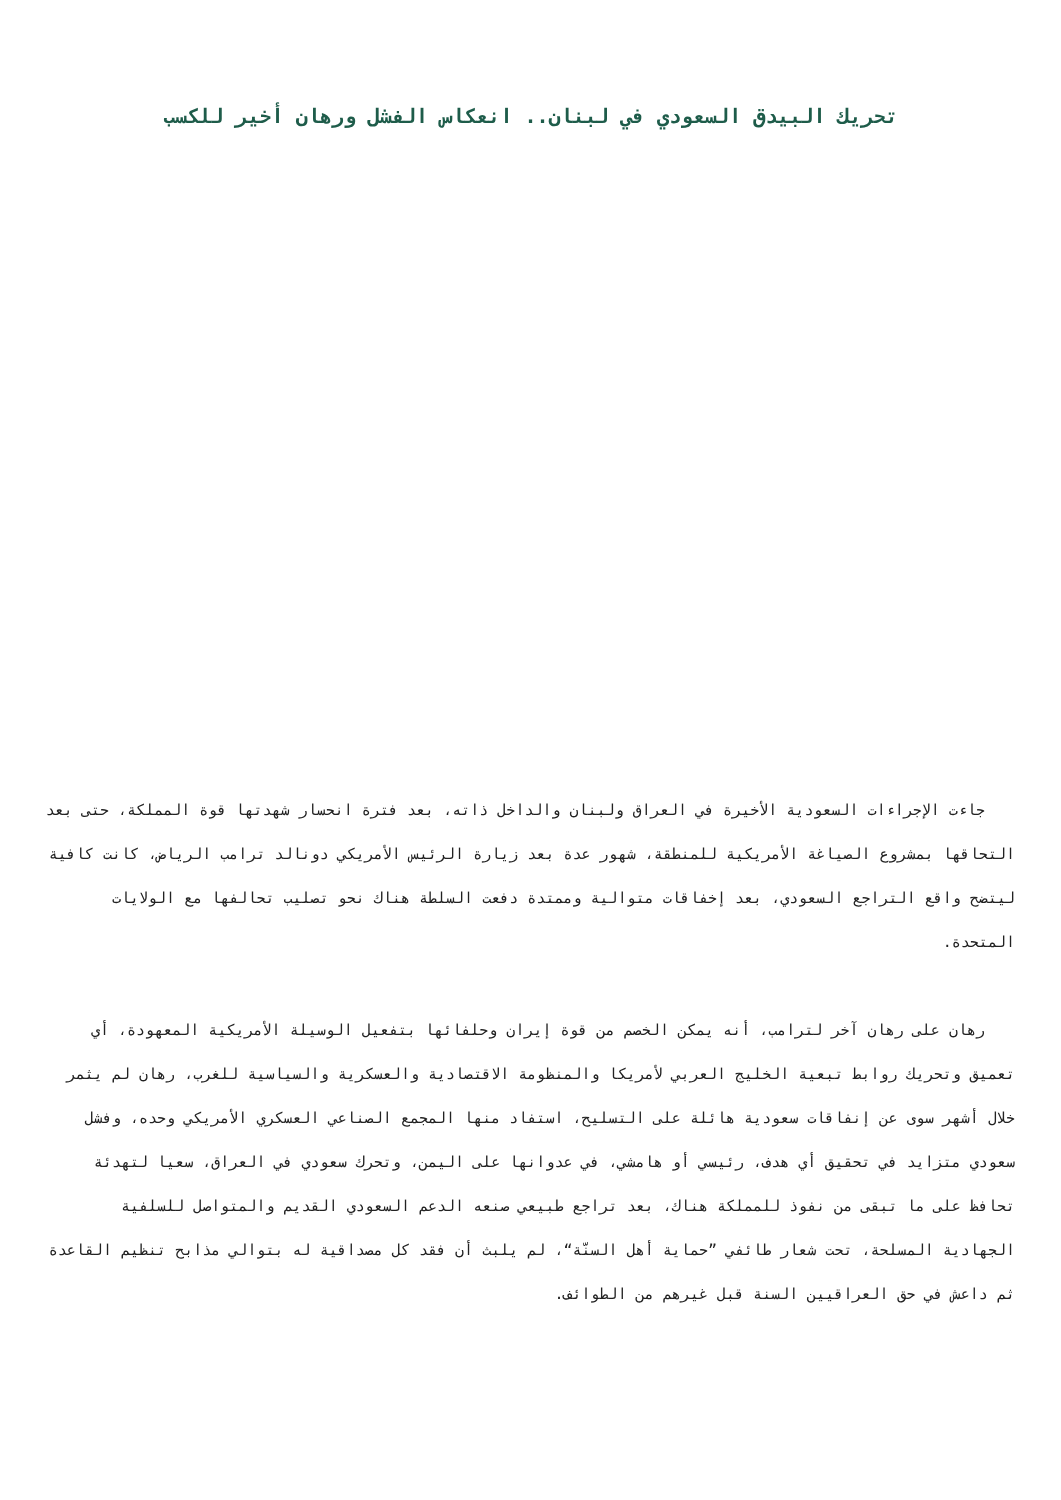تحريك البيدق السعودي في لبنان.. انعكاس الفشل ورهان أخير للكسب
جاءت الإجراءات السعودية الأخيرة في العراق ولبنان والداخل ذاته، بعد فترة انحسار شهدتها قوة المملكة، حتى بعد التحاقها بمشروع الصياغة الأمريكية للمنطقة، شهور عدة بعد زيارة الرئيس الأمريكي دونالد ترامب الرياض، كانت كافية ليتضح واقع التراجع السعودي، بعد إخفاقات متوالية وممتدة دفعت السلطة هناك نحو تصليب تحالفها مع الولايات المتحدة.
رهان على رهان آخر لترامب، أنه يمكن الخصم من قوة إيران وحلفائها بتفعيل الوسيلة الأمريكية المعهودة، أي تعميق وتحريك روابط تبعية الخليج العربي لأمريكا والمنظومة الاقتصادية والعسكرية والسياسية للغرب، رهان لم يثمر خلال أشهر سوى عن إنفاقات سعودية هائلة على التسليح، استفاد منها المجمع الصناعي العسكري الأمريكي وحده، وفشل سعودي متزايد في تحقيق أي هدف، رئيسي أو هامشي، في عدوانها على اليمن، وتحرك سعودي في العراق، سعيا لتهدئة تحافظ على ما تبقى من نفوذ للمملكة هناك، بعد تراجع طبيعي صنعه الدعم السعودي القديم والمتواصل للسلفية الجهادية المسلحة، تحت شعار طائفي ”حماية أهل السنّة“، لم يلبث أن فقد كل مصداقية له بتوالي مذابح تنظيم القاعدة ثم داعش في حق العراقيين السنة قبل غيرهم من الطوائف.